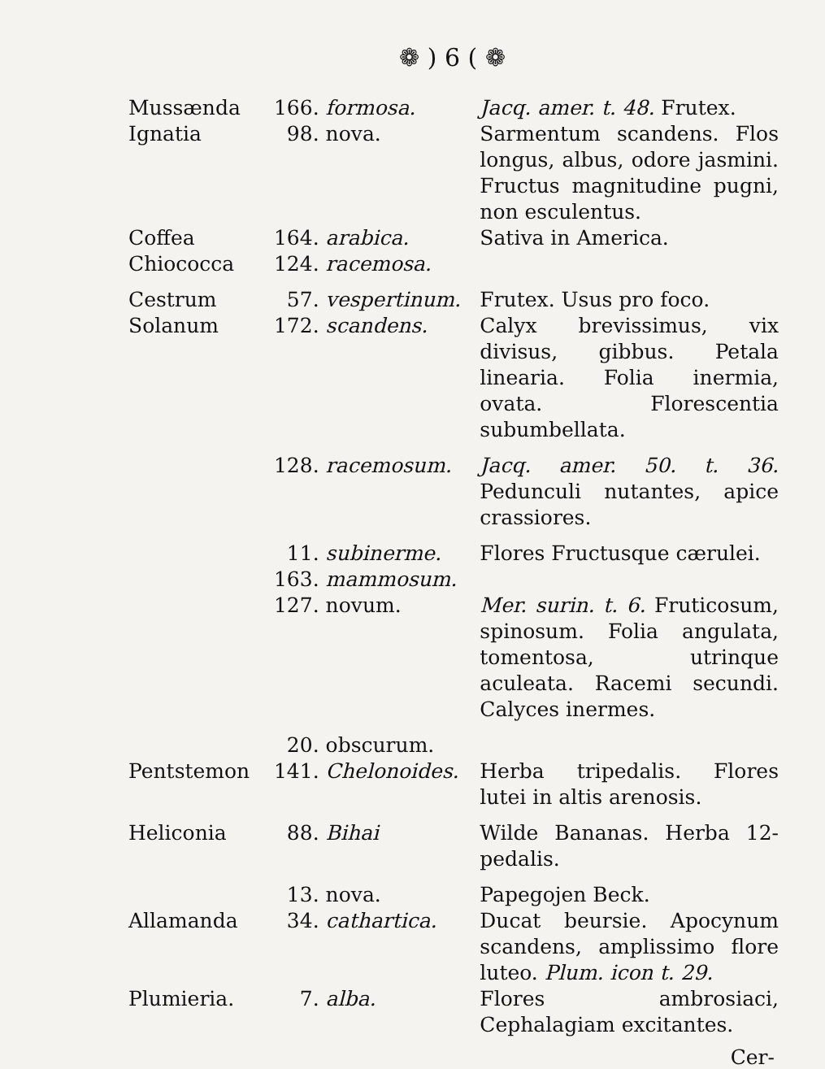❁ ) 6 ( ❁
| Mussænda | 166. | formosa. | Jacq. amer. t. 48. Frutex. |
| Ignatia | 98. | nova. | Sarmentum scandens. Flos longus, albus, odore jasmini. Fructus magnitudine pugni, non esculentus. |
| Coffea | 164. | arabica. | Sativa in America. |
| Chiococca | 124. | racemosa. | |
| Cestrum | 57. | vespertinum. | Frutex. Usus pro foco. |
| Solanum | 172. | scandens. | Calyx brevissimus, vix divisus, gibbus. Petala linearia. Folia inermia, ovata. Florescentia subumbellata. |
| | 128. | racemosum. | Jacq. amer. 50. t. 36. Pedunculi nutantes, apice crassiores. |
| | 11. | subinerme. | Flores Fructusque cærulei. |
| | 163. | mammosum. | |
| | 127. | novum. | Mer. surin. t. 6. Fruticosum, spinosum. Folia angulata, tomentosa, utrinque aculeata. Racemi secundi. Calyces inermes. |
| | 20. | obscurum. | |
| Pentstemon | 141. | Chelonoides. | Herba tripedalis. Flores lutei in altis arenosis. |
| Heliconia | 88. | Bihai | Wilde Bananas. Herba 12-pedalis. |
| | 13. | nova. | Papegojen Beck. |
| Allamanda | 34. | cathartica. | Ducat beursie. Apocynum scandens, amplissimo flore luteo. Plum. icon t. 29. |
| Plumieria. | 7. | alba. | Flores ambrosiaci, Cephalagiam excitantes. |
Cer-